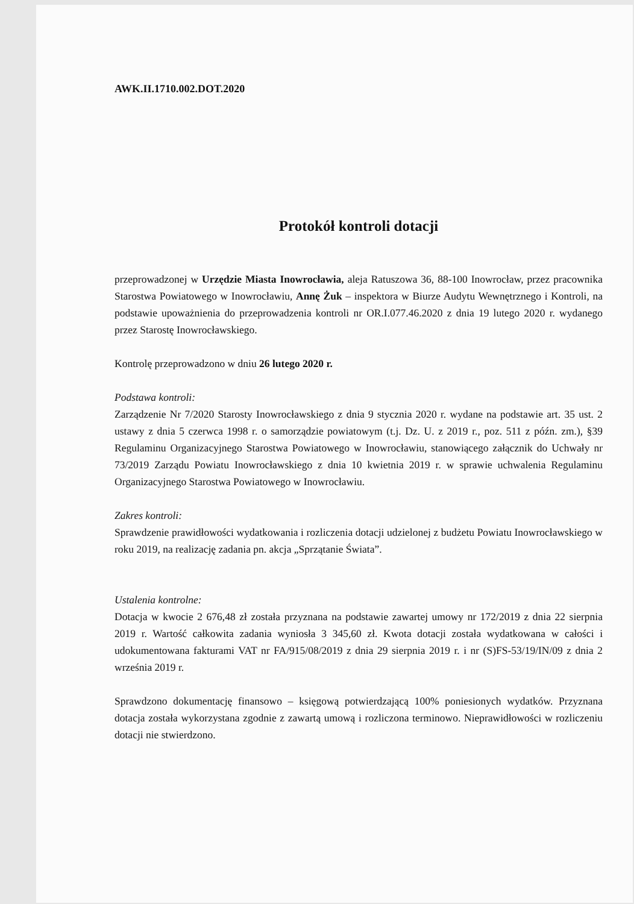AWK.II.1710.002.DOT.2020
Protokół kontroli dotacji
przeprowadzonej w Urzędzie Miasta Inowrocławia, aleja Ratuszowa 36, 88-100 Inowrocław, przez pracownika Starostwa Powiatowego w Inowrocławiu, Annę Żuk – inspektora w Biurze Audytu Wewnętrznego i Kontroli, na podstawie upoważnienia do przeprowadzenia kontroli nr OR.I.077.46.2020 z dnia 19 lutego 2020 r. wydanego przez Starostę Inowrocławskiego.
Kontrolę przeprowadzono w dniu 26 lutego 2020 r.
Podstawa kontroli:
Zarządzenie Nr 7/2020 Starosty Inowrocławskiego z dnia 9 stycznia 2020 r. wydane na podstawie art. 35 ust. 2 ustawy z dnia 5 czerwca 1998 r. o samorządzie powiatowym (t.j. Dz. U. z 2019 r., poz. 511 z późn. zm.), §39 Regulaminu Organizacyjnego Starostwa Powiatowego w Inowrocławiu, stanowiącego załącznik do Uchwały nr 73/2019 Zarządu Powiatu Inowrocławskiego z dnia 10 kwietnia 2019 r. w sprawie uchwalenia Regulaminu Organizacyjnego Starostwa Powiatowego w Inowrocławiu.
Zakres kontroli:
Sprawdzenie prawidłowości wydatkowania i rozliczenia dotacji udzielonej z budżetu Powiatu Inowrocławskiego w roku 2019, na realizację zadania pn. akcja „Sprzątanie Świata”.
Ustalenia kontrolne:
Dotacja w kwocie 2 676,48 zł została przyznana na podstawie zawartej umowy nr 172/2019 z dnia 22 sierpnia 2019 r. Wartość całkowita zadania wyniosła 3 345,60 zł. Kwota dotacji została wydatkowana w całości i udokumentowana fakturami VAT nr FA/915/08/2019 z dnia 29 sierpnia 2019 r. i nr (S)FS-53/19/IN/09 z dnia 2 września 2019 r.
Sprawdzono dokumentację finansowo – księgową potwierdzającą 100% poniesionych wydatków. Przyznana dotacja została wykorzystana zgodnie z zawartą umową i rozliczona terminowo. Nieprawidłowości w rozliczeniu dotacji nie stwierdzono.